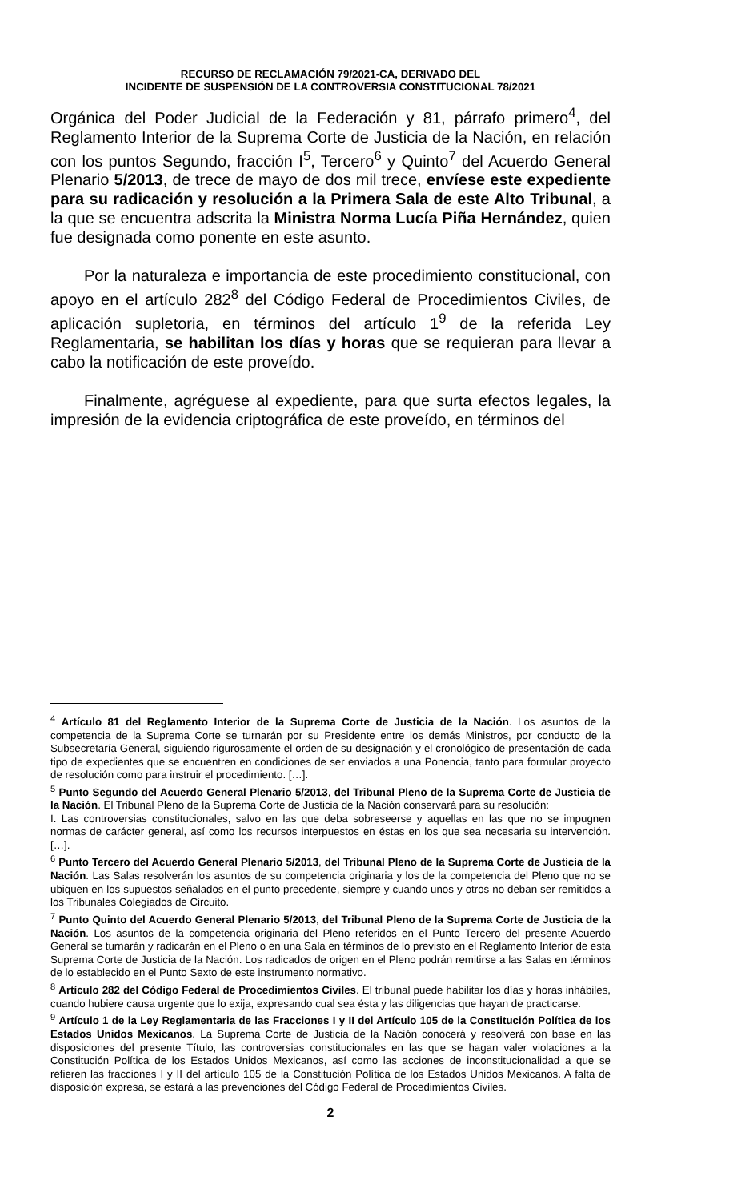RECURSO DE RECLAMACIÓN 79/2021-CA, DERIVADO DEL
INCIDENTE DE SUSPENSIÓN DE LA CONTROVERSIA CONSTITUCIONAL 78/2021
Orgánica del Poder Judicial de la Federación y 81, párrafo primero<sup>4</sup>, del Reglamento Interior de la Suprema Corte de Justicia de la Nación, en relación con los puntos Segundo, fracción I<sup>5</sup>, Tercero<sup>6</sup> y Quinto<sup>7</sup> del Acuerdo General Plenario 5/2013, de trece de mayo de dos mil trece, envíese este expediente para su radicación y resolución a la Primera Sala de este Alto Tribunal, a la que se encuentra adscrita la Ministra Norma Lucía Piña Hernández, quien fue designada como ponente en este asunto.
Por la naturaleza e importancia de este procedimiento constitucional, con apoyo en el artículo 282<sup>8</sup> del Código Federal de Procedimientos Civiles, de aplicación supletoria, en términos del artículo 1<sup>9</sup> de la referida Ley Reglamentaria, se habilitan los días y horas que se requieran para llevar a cabo la notificación de este proveído.
Finalmente, agréguese al expediente, para que surta efectos legales, la impresión de la evidencia criptográfica de este proveído, en términos del
<sup>4</sup> Artículo 81 del Reglamento Interior de la Suprema Corte de Justicia de la Nación. Los asuntos de la competencia de la Suprema Corte se turnarán por su Presidente entre los demás Ministros, por conducto de la Subsecretaría General, siguiendo rigurosamente el orden de su designación y el cronológico de presentación de cada tipo de expedientes que se encuentren en condiciones de ser enviados a una Ponencia, tanto para formular proyecto de resolución como para instruir el procedimiento. […].
<sup>5</sup> Punto Segundo del Acuerdo General Plenario 5/2013, del Tribunal Pleno de la Suprema Corte de Justicia de la Nación. El Tribunal Pleno de la Suprema Corte de Justicia de la Nación conservará para su resolución:
I. Las controversias constitucionales, salvo en las que deba sobreseerse y aquellas en las que no se impugnen normas de carácter general, así como los recursos interpuestos en éstas en los que sea necesaria su intervención. […].
<sup>6</sup> Punto Tercero del Acuerdo General Plenario 5/2013, del Tribunal Pleno de la Suprema Corte de Justicia de la Nación. Las Salas resolverán los asuntos de su competencia originaria y los de la competencia del Pleno que no se ubiquen en los supuestos señalados en el punto precedente, siempre y cuando unos y otros no deban ser remitidos a los Tribunales Colegiados de Circuito.
<sup>7</sup> Punto Quinto del Acuerdo General Plenario 5/2013, del Tribunal Pleno de la Suprema Corte de Justicia de la Nación. Los asuntos de la competencia originaria del Pleno referidos en el Punto Tercero del presente Acuerdo General se turnarán y radicarán en el Pleno o en una Sala en términos de lo previsto en el Reglamento Interior de esta Suprema Corte de Justicia de la Nación. Los radicados de origen en el Pleno podrán remitirse a las Salas en términos de lo establecido en el Punto Sexto de este instrumento normativo.
<sup>8</sup> Artículo 282 del Código Federal de Procedimientos Civiles. El tribunal puede habilitar los días y horas inhábiles, cuando hubiere causa urgente que lo exija, expresando cual sea ésta y las diligencias que hayan de practicarse.
<sup>9</sup> Artículo 1 de la Ley Reglamentaria de las Fracciones I y II del Artículo 105 de la Constitución Política de los Estados Unidos Mexicanos. La Suprema Corte de Justicia de la Nación conocerá y resolverá con base en las disposiciones del presente Título, las controversias constitucionales en las que se hagan valer violaciones a la Constitución Política de los Estados Unidos Mexicanos, así como las acciones de inconstitucionalidad a que se refieren las fracciones I y II del artículo 105 de la Constitución Política de los Estados Unidos Mexicanos. A falta de disposición expresa, se estará a las prevenciones del Código Federal de Procedimientos Civiles.
2